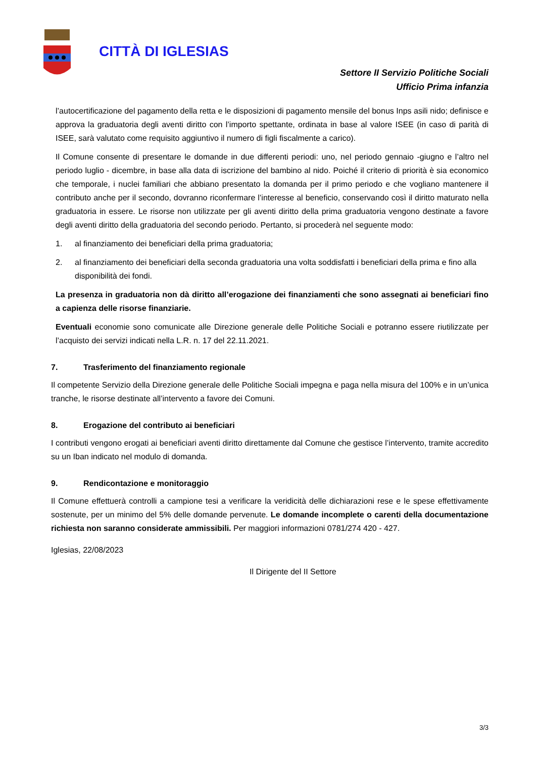CITTÀ DI IGLESIAS
Settore II Servizio Politiche Sociali
Ufficio Prima infanzia
l’autocertificazione del pagamento della retta e le disposizioni di pagamento mensile del bonus Inps asili nido; definisce e approva la graduatoria degli aventi diritto con l’importo spettante, ordinata in base al valore ISEE (in caso di parità di ISEE, sarà valutato come requisito aggiuntivo il numero di figli fiscalmente a carico).
Il Comune consente di presentare le domande in due differenti periodi: uno, nel periodo gennaio -giugno e l’altro nel periodo luglio - dicembre, in base alla data di iscrizione del bambino al nido. Poiché il criterio di priorità è sia economico che temporale, i nuclei familiari che abbiano presentato la domanda per il primo periodo e che vogliano mantenere il contributo anche per il secondo, dovranno riconfermare l’interesse al beneficio, conservando così il diritto maturato nella graduatoria in essere. Le risorse non utilizzate per gli aventi diritto della prima graduatoria vengono destinate a favore degli aventi diritto della graduatoria del secondo periodo. Pertanto, si procederà nel seguente modo:
1. al finanziamento dei beneficiari della prima graduatoria;
2. al finanziamento dei beneficiari della seconda graduatoria una volta soddisfatti i beneficiari della prima e fino alla disponibilità dei fondi.
La presenza in graduatoria non dà diritto all’erogazione dei finanziamenti che sono assegnati ai beneficiari fino a capienza delle risorse finanziarie.
Eventuali economie sono comunicate alle Direzione generale delle Politiche Sociali e potranno essere riutilizzate per l’acquisto dei servizi indicati nella L.R. n. 17 del 22.11.2021.
7. Trasferimento del finanziamento regionale
Il competente Servizio della Direzione generale delle Politiche Sociali impegna e paga nella misura del 100% e in un’unica tranche, le risorse destinate all’intervento a favore dei Comuni.
8. Erogazione del contributo ai beneficiari
I contributi vengono erogati ai beneficiari aventi diritto direttamente dal Comune che gestisce l’intervento, tramite accredito su un Iban indicato nel modulo di domanda.
9. Rendicontazione e monitoraggio
Il Comune effettuerà controlli a campione tesi a verificare la veridicità delle dichiarazioni rese e le spese effettivamente sostenute, per un minimo del 5% delle domande pervenute. Le domande incomplete o carenti della documentazione richiesta non saranno considerate ammissibili. Per maggiori informazioni 0781/274 420 - 427.
Iglesias, 22/08/2023
Il Dirigente del II Settore
3/3